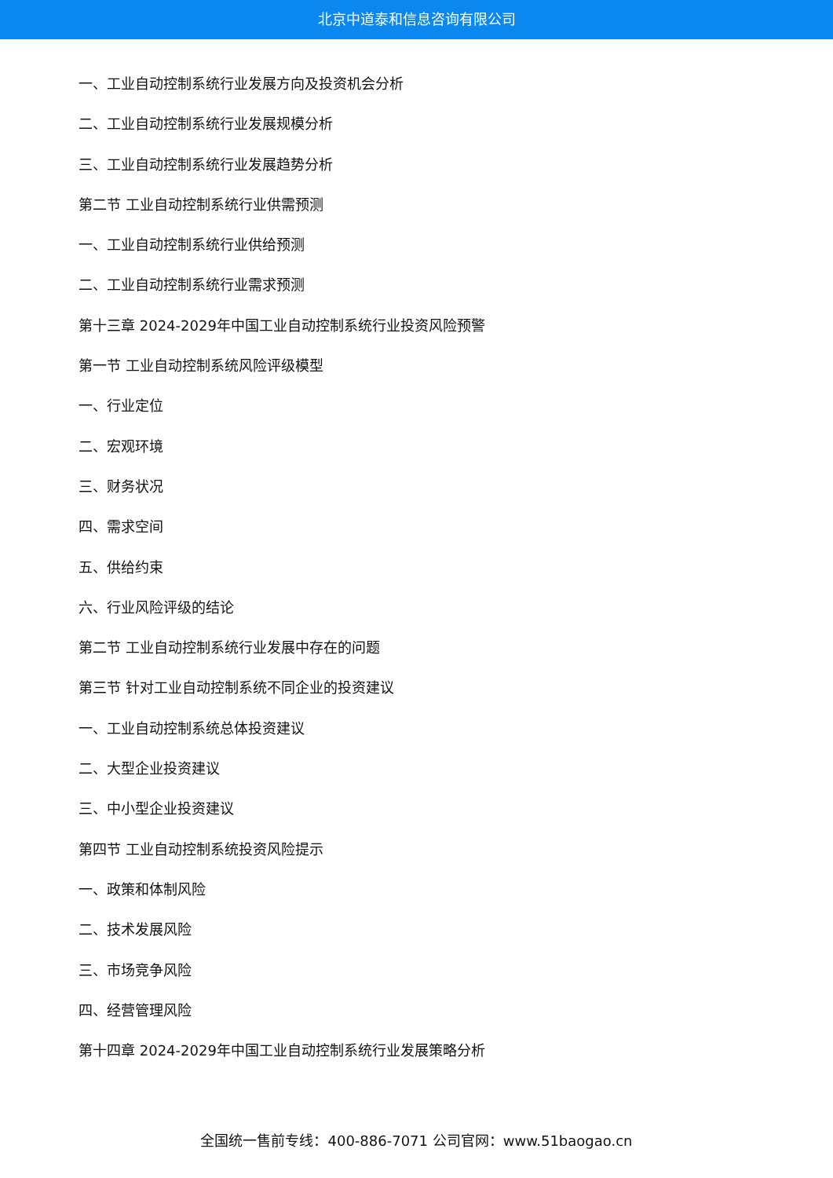北京中道泰和信息咨询有限公司
一、工业自动控制系统行业发展方向及投资机会分析
二、工业自动控制系统行业发展规模分析
三、工业自动控制系统行业发展趋势分析
第二节 工业自动控制系统行业供需预测
一、工业自动控制系统行业供给预测
二、工业自动控制系统行业需求预测
第十三章 2024-2029年中国工业自动控制系统行业投资风险预警
第一节 工业自动控制系统风险评级模型
一、行业定位
二、宏观环境
三、财务状况
四、需求空间
五、供给约束
六、行业风险评级的结论
第二节 工业自动控制系统行业发展中存在的问题
第三节 针对工业自动控制系统不同企业的投资建议
一、工业自动控制系统总体投资建议
二、大型企业投资建议
三、中小型企业投资建议
第四节 工业自动控制系统投资风险提示
一、政策和体制风险
二、技术发展风险
三、市场竞争风险
四、经营管理风险
第十四章 2024-2029年中国工业自动控制系统行业发展策略分析
全国统一售前专线：400-886-7071 公司官网：www.51baogao.cn